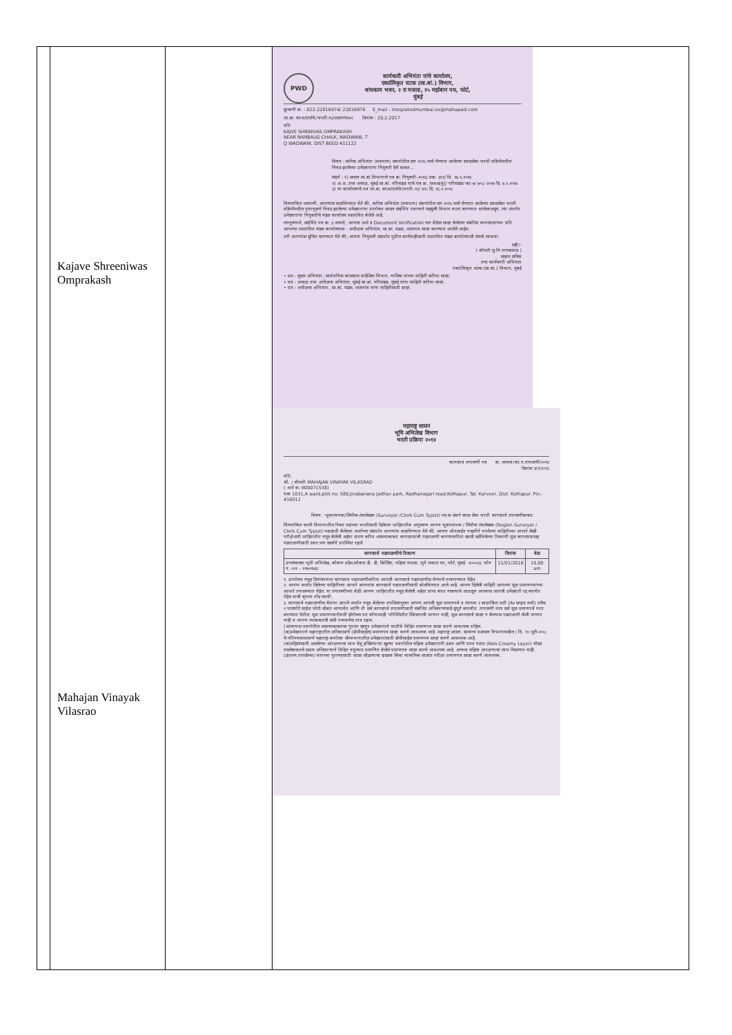| | Kajave Shreeniwas Omprakash Mahajan Vinayak Vilasrao | | PWD कार्यकारी अभियंता यांचे कार्यालय, एकात्मिकृत घटक (सा.बां.) विभाग, बांधकाम भवन, २ रा मजला, २५ मर्झबान पथ, फोर्ट, मुंबई दूरध्वनी क्र. : 022-22016974/ 22016976 E_mail : integratedmumbai.ee@mahapwd.com जा.क्र. काअ/एघवि/भरती-१६/जळगांव७०/ दिनांक : 20.2.2017 प्रति KAJVE SHRINIVAS OMPRAKASH NEAR RAMBAUG CHALK, WADWANI, T Q WADWANI, DIST BEED 431122 विषय : कनिष्ठ अभियंता (स्थापत्य) संवर्गातील सन २०१६ मध्ये घेण्यात आलेल्या सरळसेवा भरती प्रक्रियेमधील निवड झालेल्या उमेदवारांना नियुक्ती देणे बाबत... संदर्भ : १) शासन सा.बां.विभागाचे पत्र क्र. नियुक्ती-२०१६/ प्रक्र. ३६९/ दि. २७.१.२०१७ २) अ.अ. तथा अध्यक्ष, मुंबई सा.बां. परिमंडळ यांचे पत्र क्र. सअअ(मुं)/ परिमंडळ/ का-७/ ७०८/ २०१७ दि. ७.२.२०१७ ३) या कार्यालयाचे पत्र जा.क्र. काअ/एघवि/भरती-१६/ ४९८ दि. १६.२.२०१६ विषयांकित प्रकरणी, आपणांस कळविण्यात येते की, कनिष्ठ अभियंता (स्थापत्य) संवर्गातील सन २०१६ मध्ये घेण्यात आलेल्या सरळसेवा भरती प्रक्रियेमधील गुणानुक्रमे निवड झालेल्या उमेदवारांना उपरोक्त शासन संदर्भिय पत्रान्वये महसुली विभाग वाटप करण्यात आलेलाअसून, त्या अंतर्गत उमेदवारांना नियुक्तीचे मंडळ कार्यालय प्रस्तावित केलेले आहे. त्यानुषंगाने, संदर्भिय पत्र क्र. ३ अन्वये, आपला अर्ज व Document Verification च्या वेळेस सादर केलेल्या संबंधित कागदपत्रांच्या प्रति आपल्या प्रस्तावित मंडळ कार्यालयास - अधीक्षक अभियंता, सा.बां. मंडळ, जळगाव सादर करण्यात आलेले आहेत. तरी आपणांस सुचित करण्यात येते की, आपण नियुक्ती संदर्भात पुढील कार्यवाहीसाठी प्रस्तावित मंडळ कार्यालयाशी संपर्क साधावा. सही/- ( श्रीमती सु.नि.गायकवाड ) सदस्य सचिव तथा कार्यकारी अभियंता एकात्मिकृत घटक (सा.बां.) विभाग, मुंबई • प्रत - मुख्य अभियंता, सार्वजनिक बांधकाम प्रादेशिक विभाग, नाशिक यांच्या माहिती करिता सादर. • प्रत - अध्यक्ष तथा अधीक्षक अभियंता, मुंबई सा.बां. परिमंडळ, मुंबई यांना माहिती करिता सादर. • प्रत - अधीक्षक अभियंता, सा.बां. मंडळ, जळगांव यांना माहितीसाठी सादर. महाराष्ट्र शासन भूमि अभिलेख विभाग भरती प्रक्रिया २०१४ कागदपत्र तपासणी पत्र क्र. आस्था/का.प.तपासणी/२०१४ दिनांक ४/१/२०१६ प्रति, श्री. / श्रीमती MAHAJAN VINAYAK VILASRAO ( अर्ज क्र.:900071538) पत्ता 1031,A ward,plot no. 580,Jivabanana Jadhav park, Radhanagari road,Kolhapur, Tal: Karveer, Dist: Kolhapur. Pin.- 416012 विषय : भूकरमापक/लिपीक-टंकलेखक (Surveyor /Clerk Cum Typist) पद क संवर्ग सरळ सेवा भरती कागदपत्रे तपासणीबाबत. विषयांकित कामी विभागातील रिक्त पदांच्या भरतीसाठी दिलेल्या जाहिरातीस अनुसरून आपण भूकरमापक / लिपीक टंकलेखक (Region Surveyor / Clerk Cum Typist) पदासाठी केलेल्या अर्जाच्या संदर्भात आपणांस कळविण्यात येते की, आपण ऑनलाईन पध्दतीने भरलेल्या माहितीच्या आधारे लेखी परीक्षेअंती जाहिरातीत नमूद केलेली अर्हता धारण करित असल्याबाबत कागदपत्रांची पडताळणी करण्याकरिता खाली दर्शविलेल्या ठिकाणी मूळ कागदपत्रांसह पडताळणीसाठी स्वत:च्या खर्चाने उपस्थित रहावे. / कागदपत्रे पडताळणीचे ठिकाण / दिनांक / वेळ / / --- / --- / --- / / उपसंचालक भूमी अभिलेख, कोकण प्रदेश,कोकण डी. डी. बिल्डिंग, पहिला मजला, जुने जकात घर, फोर्ट, मुंबई- ४०००२३, फोन नं. ०२२ - २२७०१७३८ / 11/01/2016 / 10.00 am / १. उपरोक्त नमूद दिनांकानंतर कागदपत्र पडताळणीकरिता आपली कागदपत्रे पडताळणीस घेण्याचे नाकारण्यात येईल. २. आपण अर्जात दिलेल्या माहितीच्या आधारे आपणांस कागदपत्रे पडताळणीसाठी बोलविण्यात आले आहे. आपण दिलेली माहिती आपल्या मूळ प्रमाणपत्रांच्या आधारे तपासण्यात येईल. या तपासणीच्या वेळी आपण जाहिरातीत नमूद केलेली अर्हता प्राप्त करत नसल्याचे आढळून आल्यास आपली उमेदवारी रद्द करणेत येईल याची कृपया नोंद घ्यावी. ३. कागदपत्रे पडताळणीस येताना आपले अर्जात नमूद केलेल्या तपशिलानुसार आपण आपली मूळ प्रमाणपत्रे व त्याच्या २ साक्षांकित प्रती (A४ साइज मध्ये) तसेच २ पासपोर्ट साईज फोटो सोबत आणावेत आणि ती सर्व कागदपत्रे तपासणीसाठी संबंधित अधिकाऱ्यांकडे सुपूर्त करावीत. तपासणी नंतर सर्व मूळ प्रमाणपत्रे परत करण्यात येतील. मूळ प्रमाणपत्राऐवजी झेरॉक्स प्रत कोणत्याही परिस्थितीत स्विकारली जाणार नाही, मूळ कागदपत्रे सादर न केल्यास पडताळणी केली जाणार नाही व आपण त्याबाबतची संधी गमावणेस पात्र रहाल. (अ)मागास प्रवर्गातील असल्याबाबतचा पुरावा म्हणून उमेदवाराने जातीचे विहित प्रमाणपत्र सादर करणे आवश्यक राहिल. (ब)उमेदवाराने महाराष्ट्रातील अधिवासाचे (डोमीसाईल) प्रमाणपत्र सादर करणे आवश्यक आहे. महाराष्ट्र शासन, सामान्य प्रशासन विभागाकडील / दि. १० जुलै २००८ चे परिपत्रकाप्रमाणे महाराष्ट्र-कर्नाटक सीमाभागातील उमेदवारांसाठी डोमीसाईल प्रमाणपत्र सादर करणे आवश्यक आहे. (क)महिलांसाठी असलेल्या आरक्षणाचा लाभ घेवू इच्छिणाऱ्या खुल्या प्रवर्गातील महिला उमेदवारांनी उन्नत आणि प्रगत गटात (Non-Creamy Layer) मोडत नसलेबाबतचे सक्षम अधिकाऱ्याने विहित नमून्यात प्रमाणित केलेले प्रमाणपत्र सादर करणे आवश्यक आहे. अन्यथा महिला आरक्षणाचा लाभ मिळणार नाही. (ड)जन्म तारखेच्या/ वयाच्या पुराव्यासाठी शाळा सोडल्याचा दाखला किंवा माध्यमिक शालांत परीक्षा प्रमाणपत्र सादर करणे आवश्यक. |